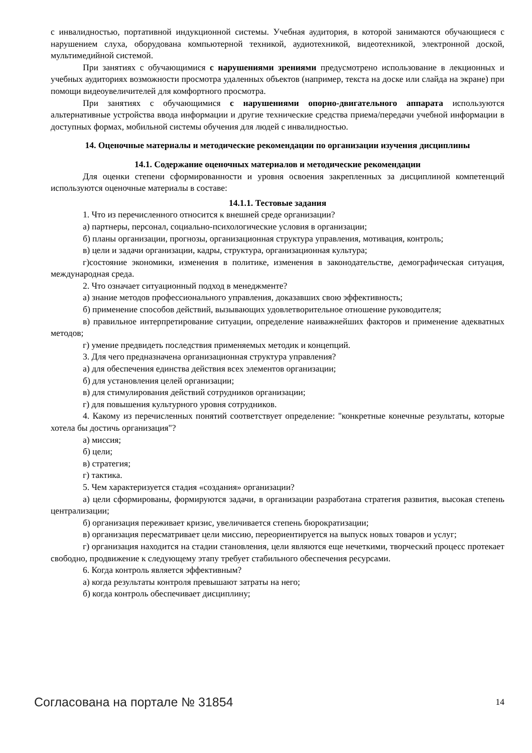с инвалидностью, портативной индукционной системы. Учебная аудитория, в которой занимаются обучающиеся с нарушением слуха, оборудована компьютерной техникой, аудиотехникой, видеотехникой, электронной доской, мультимедийной системой.
При занятиях с обучающимися с нарушениями зрениями предусмотрено использование в лекционных и учебных аудиториях возможности просмотра удаленных объектов (например, текста на доске или слайда на экране) при помощи видеоувеличителей для комфортного просмотра.
При занятиях с обучающимися с нарушениями опорно-двигательного аппарата используются альтернативные устройства ввода информации и другие технические средства приема/передачи учебной информации в доступных формах, мобильной системы обучения для людей с инвалидностью.
14. Оценочные материалы и методические рекомендации по организации изучения дисциплины
14.1. Содержание оценочных материалов и методические рекомендации
Для оценки степени сформированности и уровня освоения закрепленных за дисциплиной компетенций используются оценочные материалы в составе:
14.1.1. Тестовые задания
1. Что из перечисленного относится к внешней среде организации?
а) партнеры, персонал, социально-психологические условия в организации;
б) планы организации, прогнозы, организационная структура управления, мотивация, контроль;
в) цели и задачи организации, кадры, структура, организационная культура;
г)состояние экономики, изменения в политике, изменения в законодательстве, демографическая ситуация, международная среда.
2. Что означает ситуационный подход в менеджменте?
а) знание методов профессионального управления, доказавших свою эффективность;
б) применение способов действий, вызывающих удовлетворительное отношение руководителя;
в) правильное интерпретирование ситуации, определение наиважнейших факторов и применение адекватных методов;
г) умение предвидеть последствия применяемых методик и концепций.
3. Для чего предназначена организационная структура управления?
а) для обеспечения единства действия всех элементов организации;
б) для установления целей организации;
в) для стимулирования действий сотрудников организации;
г) для повышения культурного уровня сотрудников.
4. Какому из перечисленных понятий соответствует определение: "конкретные конечные результаты, которые хотела бы достичь организация"?
а) миссия;
б) цели;
в) стратегия;
г) тактика.
5. Чем характеризуется стадия «создания» организации?
а) цели сформированы, формируются задачи, в организации разработана стратегия развития, высокая степень централизации;
б) организация переживает кризис, увеличивается степень бюрократизации;
в) организация пересматривает цели миссию, переориентируется на выпуск новых товаров и услуг;
г) организация находится на стадии становления, цели являются еще нечеткими, творческий процесс протекает свободно, продвижение к следующему этапу требует стабильного обеспечения ресурсами.
6. Когда контроль является эффективным?
а) когда результаты контроля превышают затраты на него;
б) когда контроль обеспечивает дисциплину;
Согласована на портале № 31854 14